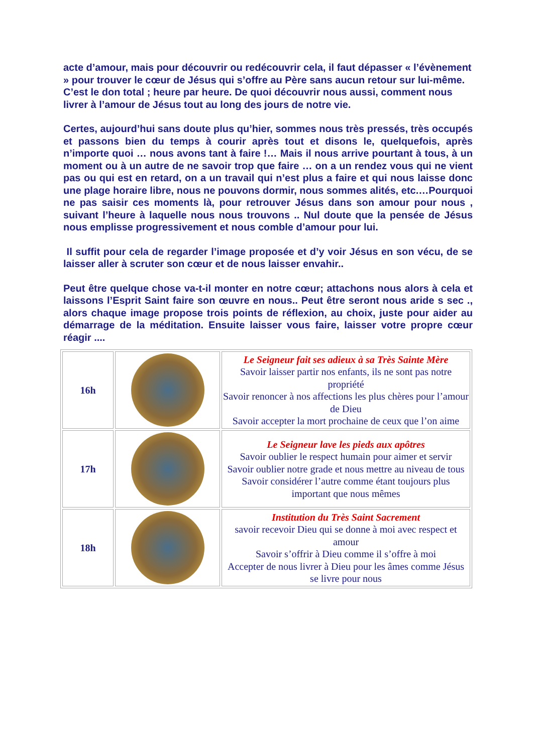acte d’amour, mais pour découvrir ou redécouvrir cela, il faut dépasser « l’évènement » pour trouver le cœur de Jésus qui s’offre au Père sans aucun retour sur lui-même. C’est le don total ; heure par heure. De quoi découvrir nous aussi, comment nous livrer à l’amour de Jésus tout au long des jours de notre vie.
Certes, aujourd’hui sans doute plus qu’hier, sommes nous très pressés, très occupés et passons bien du temps à courir après tout et disons le, quelquefois, après n’importe quoi … nous avons tant à faire !… Mais il nous arrive pourtant à tous, à un moment ou à un autre de ne savoir trop que faire … on a un rendez vous qui ne vient pas ou qui est en retard, on a un travail qui n’est plus a faire et qui nous laisse donc une plage horaire libre, nous ne pouvons dormir, nous sommes alités, etc.…Pourquoi ne pas saisir ces moments là, pour retrouver Jésus dans son amour pour nous , suivant l’heure à laquelle nous nous trouvons .. Nul doute que la pensée de Jésus nous emplisse progressivement et nous comble d’amour pour lui.
Il suffit pour cela de regarder l’image proposée et d’y voir Jésus en son vécu, de se laisser aller à scruter son cœur et de nous laisser envahir..
Peut être quelque chose va-t-il monter en notre cœur; attachons nous alors à cela et laissons l’Esprit Saint faire son œuvre en nous.. Peut être seront nous aride s sec ., alors chaque image propose trois points de réflexion, au choix, juste pour aider au démarrage de la méditation. Ensuite laisser vous faire, laisser votre propre cœur réagir ....
| 16h | | Le Seigneur fait ses adieux à sa Très Sainte Mère Savoir laisser partir nos enfants, ils ne sont pas notre propriété Savoir renoncer à nos affections les plus chères pour l’amour de Dieu Savoir accepter la mort prochaine de ceux que l’on aime |
| 17h | | Le Seigneur lave les pieds aux apôtres Savoir oublier le respect humain pour aimer et servir Savoir oublier notre grade et nous mettre au niveau de tous Savoir considérer l’autre comme étant toujours plus important que nous mêmes |
| 18h | | Institution du Très Saint Sacrement savoir recevoir Dieu qui se donne à moi avec respect et amour Savoir s’offrir à Dieu comme il s’offre à moi Accepter de nous livrer à Dieu pour les âmes comme Jésus se livre pour nous |